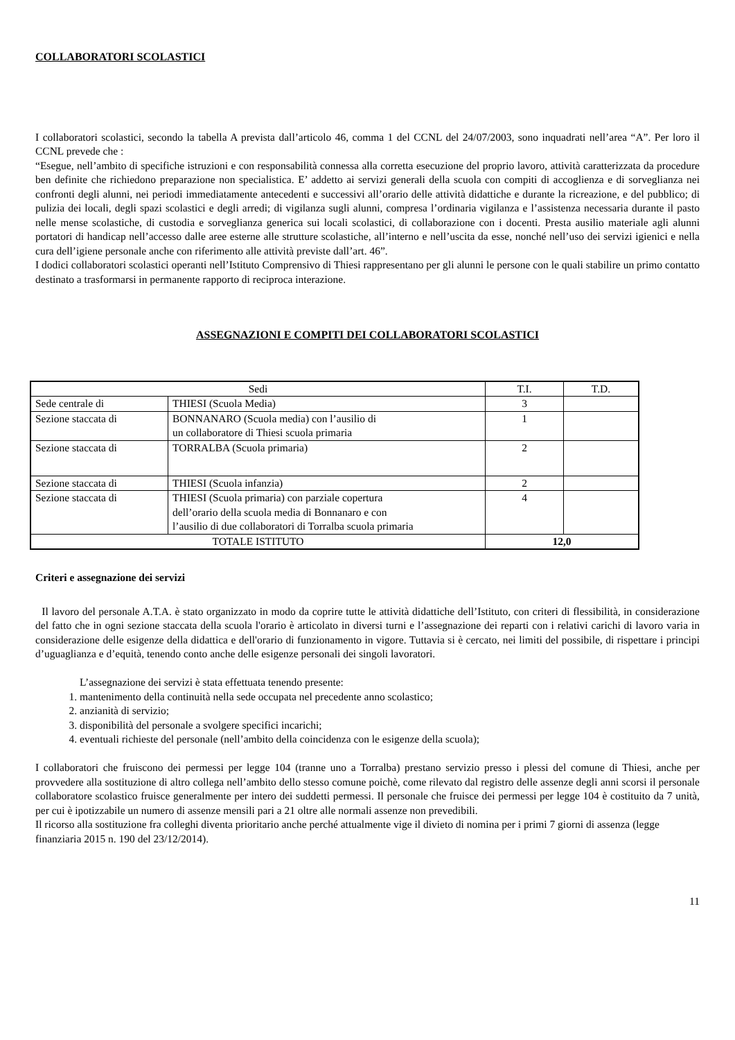COLLABORATORI SCOLASTICI
I collaboratori scolastici, secondo la tabella A prevista dall’articolo 46, comma 1 del CCNL del 24/07/2003, sono inquadrati nell’area “A”. Per loro il CCNL prevede che :
“Esegue, nell’ambito di specifiche istruzioni e con responsabilità connessa alla corretta esecuzione del proprio lavoro, attività caratterizzata da procedure ben definite che richiedono preparazione non specialistica. E’ addetto ai servizi generali della scuola con compiti di accoglienza e di sorveglianza nei confronti degli alunni, nei periodi immediatamente antecedenti e successivi all’orario delle attività didattiche e durante la ricreazione, e del pubblico; di pulizia dei locali, degli spazi scolastici e degli arredi; di vigilanza sugli alunni, compresa l’ordinaria vigilanza e l’assistenza necessaria durante il pasto nelle mense scolastiche, di custodia e sorveglianza generica sui locali scolastici, di collaborazione con i docenti. Presta ausilio materiale agli alunni portatori di handicap nell’accesso dalle aree esterne alle strutture scolastiche, all’interno e nell’uscita da esse, nonché nell’uso dei servizi igienici e nella cura dell’igiene personale anche con riferimento alle attività previste dall’art. 46”.
I dodici collaboratori scolastici operanti nell’Istituto Comprensivo di Thiesi rappresentano per gli alunni le persone con le quali stabilire un primo contatto destinato a trasformarsi in permanente rapporto di reciproca interazione.
ASSEGNAZIONI E COMPITI DEI COLLABORATORI SCOLASTICI
| Sedi | | T.I. | T.D. |
| --- | --- | --- | --- |
| Sede centrale di | THIESI (Scuola Media) | 3 | |
| Sezione staccata di | BONNANARO (Scuola media) con l’ausilio di un collaboratore di Thiesi scuola primaria | 1 | |
| Sezione staccata di | TORRALBA (Scuola primaria) | 2 | |
| Sezione staccata di | THIESI (Scuola infanzia) | 2 | |
| Sezione staccata di | THIESI (Scuola primaria) con parziale copertura dell’orario della scuola media di Bonnanaro e con l’ausilio di due collaboratori di Torralba scuola primaria | 4 | |
| TOTALE ISTITUTO | | 12,0 | |
Criteri e assegnazione dei servizi
Il lavoro del personale A.T.A. è stato organizzato in modo da coprire tutte le attività didattiche dell’Istituto, con criteri di flessibilità, in considerazione del fatto che in ogni sezione staccata della scuola l'orario è articolato in diversi turni e l’assegnazione dei reparti con i relativi carichi di lavoro varia in considerazione delle esigenze della didattica e dell'orario di funzionamento in vigore. Tuttavia si è cercato, nei limiti del possibile, di rispettare i principi d’uguaglianza e d’equità, tenendo conto anche delle esigenze personali dei singoli lavoratori.
L’assegnazione dei servizi è stata effettuata tenendo presente:
1. mantenimento della continuità nella sede occupata nel precedente anno scolastico;
2. anzianità di servizio;
3. disponibilità del personale a svolgere specifici incarichi;
4. eventuali richieste del personale (nell’ambito della coincidenza con le esigenze della scuola);
I collaboratori che fruiscono dei permessi per legge 104 (tranne uno a Torralba) prestano servizio presso i plessi del comune di Thiesi, anche per provvedere alla sostituzione di altro collega nell’ambito dello stesso comune poichè, come rilevato dal registro delle assenze degli anni scorsi il personale collaboratore scolastico fruisce generalmente per intero dei suddetti permessi. Il personale che fruisce dei permessi per legge 104 è costituito da 7 unità, per cui è ipotizzabile un numero di assenze mensili pari a 21 oltre alle normali assenze non prevedibili.
Il ricorso alla sostituzione fra colleghi diventa prioritario anche perché attualmente vige il divieto di nomina per i primi 7 giorni di assenza (legge finanziaria 2015 n. 190 del 23/12/2014).
11